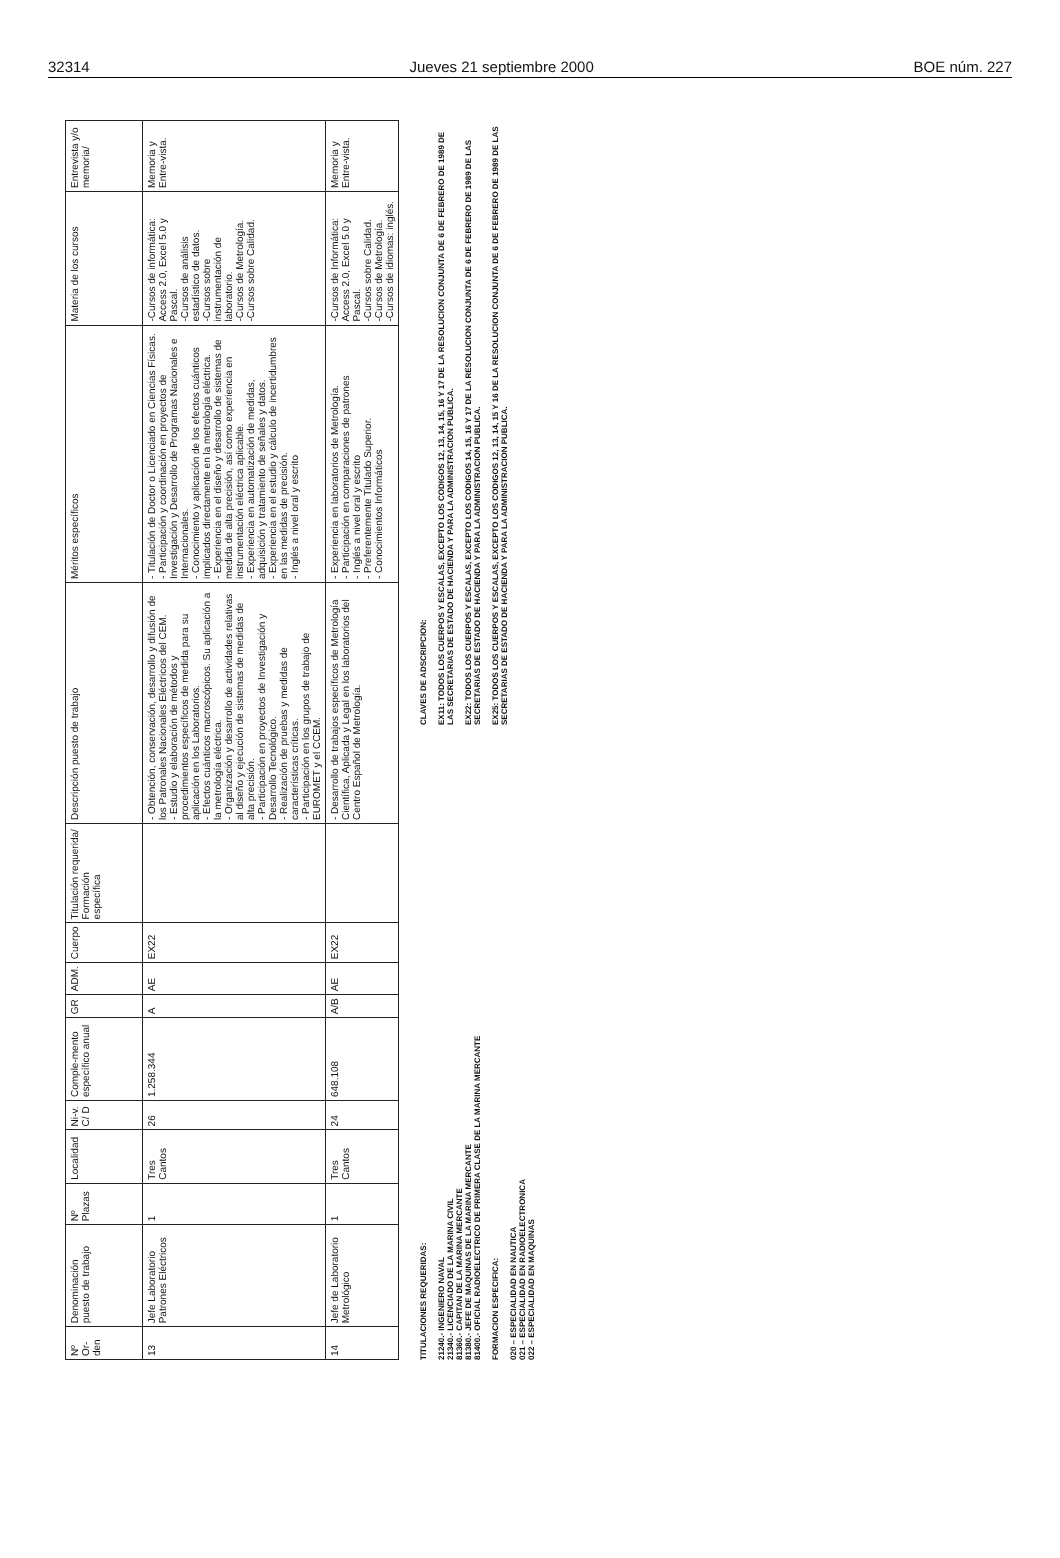32314 Jueves 21 septiembre 2000 BOE núm. 227
| Nº Or-den | Denominación puesto de trabajo | Nº Plazas | Localidad | Ni-v. C/ D | Comple-mento específico anual | GR | ADM. | Cuerpo | Titulación requerida/ Formación específica | Descripción puesto de trabajo | Méritos específicos | Materia de los cursos | Entrevista y/o memoria/ |
| --- | --- | --- | --- | --- | --- | --- | --- | --- | --- | --- | --- | --- | --- |
| 13 | Jefe Laboratorio Patrones Eléctricos | 1 | Tres Cantos | 26 | 1.258.344 | A | AE | EX22 | | - Obtención, conservación, desarrollo y difusión de los Patronales Nacionales Eléctricos del CEM. - Estudio y elaboración de métodos y procedimientos específicos de medida para su aplicación en los Laboratorios. - Efectos cuánticos macroscópicos. Su aplicación a la metrología eléctrica. - Organización y desarrollo de actividades relativas al diseño y ejecución de sistemas de medidas de alta precisión. - Participación en proyectos de Investigación y Desarrollo Tecnológico. - Realización de pruebas y medidas de características críticas. - Participación en los grupos de trabajo de EUROMET y el CCEM. | - Titulación de Doctor o Licenciado en Ciencias Físicas. - Participación y coordinación en proyectos de Investigación y Desarrollo de Programas Nacionales e Internacionales. - Conocimiento y aplicación de los efectos cuánticos implicados directamente en la metrología eléctrica. - Experiencia en el diseño y desarrollo de sistemas de medida de alta precisión, así como experiencia en instrumentación eléctrica aplicable. - Experiencia en automatización de medidas, adquisición y tratamiento de señales y datos. - Experiencia en el estudio y cálculo de incertidumbres en las medidas de precisión. - Inglés a nivel oral y escrito | -Cursos de informática: Access 2.0, Excel 5.0 y Pascal. -Cursos de análisis estadístico de datos. -Cursos sobre instrumentación de laboratorio. -Cursos de Metrología. -Cursos sobre Calidad. | Memoria y Entre-vista. |
| 14 | Jefe de Laboratorio Metrológico | 1 | Tres Cantos | 24 | 648.108 | A/B | AE | EX22 | | - Desarrollo de trabajos específicos de Metrología Científica, Aplicada y Legal en los laboratorios del Centro Español de Metrología. | - Experiencia en laboratorios de Metrología. - Participación en comparaciones de patrones - Inglés a nivel oral y escrito - Preferentemente Titulado Superior. - Conocimientos Informáticos | -Cursos de Informática: Access 2.0, Excel 5.0 y Pascal. -Cursos sobre Calidad. -Cursos de Metrología. -Cursos de idiomas: inglés. | Memoria y Entre-vista. |
TITULACIONES REQUERIDAS:
21240.- INGENIERO NAVAL
21340.- LICENCIADO DE LA MARINA CIVIL
81360.- CAPITAN DE LA MARINA MERCANTE
81380.- JEFE DE MAQUINAS DE LA MARINA MERCANTE
81400.- OFICIAL RADIOELECTRICO DE PRIMERA CLASE DE LA MARINA MERCANTE
FORMACION ESPECIFICA:
020 – ESPECIALIDAD EN NAUTICA
021 – ESPECIALIDAD EN RADIOELECTRONICA
022 – ESPECIALIDAD EN MAQUINAS
CLAVES DE ADSCRIPCION:
EX11: TODOS LOS CUERPOS Y ESCALAS, EXCEPTO LOS CODIGOS 12, 13, 14, 15, 16 Y 17 DE LA RESOLUCION CONJUNTA DE 6 DE FEBRERO DE 1989 DE LAS SECRETARIAS DE ESTADO DE HACIENDA Y PARA LA ADMINISTRACION PUBLICA.
EX22: TODOS LOS CUERPOS Y ESCALAS, EXCEPTO LOS CODIGOS 14, 15, 16 Y 17 DE LA RESOLUCION CONJUNTA DE 6 DE FEBRERO DE 1989 DE LAS SECRETARIAS DE ESTADO DE HACIENDA Y PARA LA ADMINISTRACION PUBLICA.
EX25: TODOS LOS CUERPOS Y ESCALAS, EXCEPTO LOS CODIGOS 12, 13, 14, 15 Y 16 DE LA RESOLUCION CONJUNTA DE 6 DE FEBRERO DE 1989 DE LAS SECRETARIAS DE ESTADO DE HACIENDA Y PARA LA ADMINISTRACION PUBLICA.